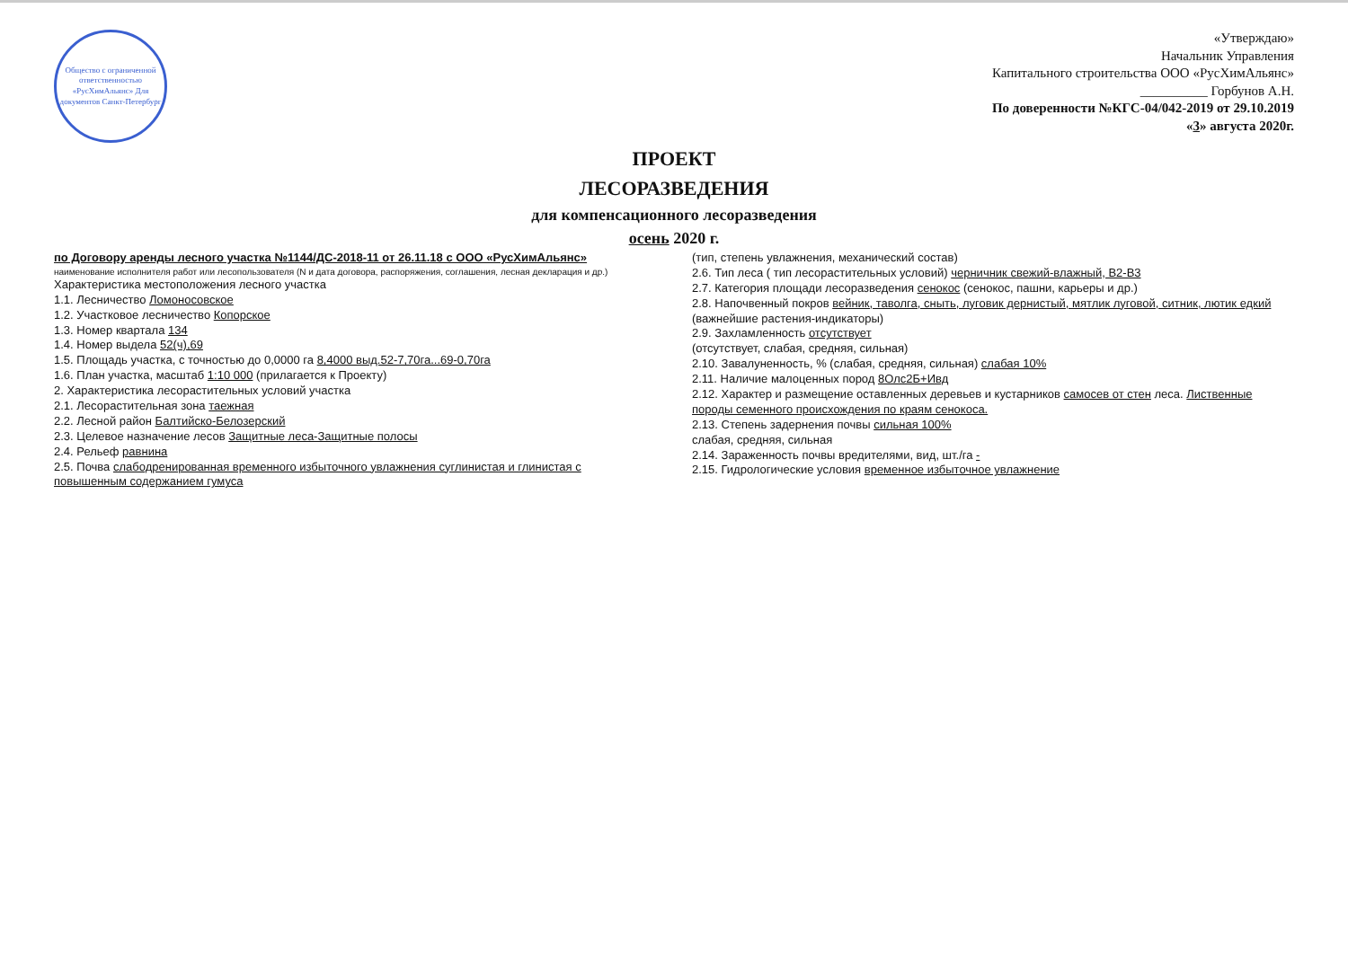Общество с ограниченной ответственностью «РусХимАльянс» Для документов Санкт-Петербург
«Утверждаю»
Начальник Управления
Капитального строительства ООО «РусХимАльянс»
__________ Горбунов А.Н.
По доверенности №КГС-04/042-2019 от 29.10.2019
«3» августа 2020г.
ПРОЕКТ
ЛЕСОРАЗВЕДЕНИЯ
для компенсационного лесоразведения
осень 2020 г.
по Договору аренды лесного участка №1144/ДС-2018-11 от 26.11.18 с ООО «РусХимАльянс»
наименование исполнителя работ или лесопользователя (N и дата договора, распоряжения, соглашения, лесная декларация и др.)
Характеристика местоположения лесного участка
1.1. Лесничество Ломоносовское
1.2. Участковое лесничество Копорское
1.3. Номер квартала 134
1.4. Номер выдела 52(ч),69
1.5. Площадь участка, с точностью до 0,0000 га 8,4000 выд.52-7,70га...69-0,70га
1.6. План участка, масштаб 1:10 000 (прилагается к Проекту)
2. Характеристика лесорастительных условий участка
2.1. Лесорастительная зона таежная
2.2. Лесной район Балтийско-Белозерский
2.3. Целевое назначение лесов Защитные леса-Защитные полосы
2.4. Рельеф равнина
2.5. Почва слабодренированная временного избыточного увлажнения суглинистая и глинистая с повышенным содержанием гумуса
(тип, степень увлажнения, механический состав)
2.6. Тип леса ( тип лесорастительных условий) черничник свежий-влажный, В2-В3
2.7. Категория площади лесоразведения сенокос (сенокос, пашни, карьеры и др.)
2.8. Напочвенный покров вейник, таволга, сныть, луговик дернистый, мятлик луговой, ситник, лютик едкий
(важнейшие растения-индикаторы)
2.9. Захламленность отсутствует
(отсутствует, слабая, средняя, сильная)
2.10. Завалуненность, % (слабая, средняя, сильная) слабая 10%
2.11. Наличие малоценных пород 8Олс2Б+Ивд
2.12. Характер и размещение оставленных деревьев и кустарников самосев от стен леса. Лиственные породы семенного происхождения по краям сенокоса.
2.13. Степень задернения почвы сильная 100%
слабая, средняя, сильная
2.14. Зараженность почвы вредителями, вид, шт./га -
2.15. Гидрологические условия временное избыточное увлажнение